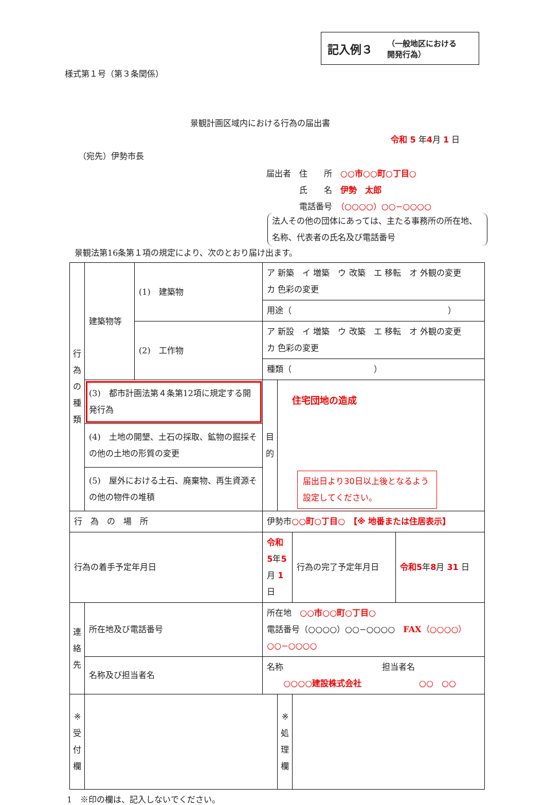記入例３ （一般地区における
開発行為）
様式第１号（第３条関係）
景観計画区域内における行為の届出書
令和 5 年4月 1 日
（宛先）伊勢市長
届出者　住　　所　○○市○○町○丁目○
　　　　氏　　名　伊勢　太郎
　　　　電話番号　（○○○○）○○−○○○○
法人その他の団体にあっては、主たる事務所の所在地、名称、代表者の氏名及び電話番号
景観法第16条第１項の規定により、次のとおり届け出ます。
| 行 為 の 種 類 | 建築物等 | (1) 建築物 | ア 新築 イ 増築 ウ 改築 エ 移転 オ 外観の変更 カ 色彩の変更 | | | |
| | | | 用途（ ） | | | |
| | | (2) 工作物 | ア 新設 イ 増築 ウ 改築 エ 移転 オ 外観の変更 カ 色彩の変更 | | | |
| | | | 種類（ ） | | | |
| | (3) 都市計画法第４条第12項に規定する開発行為 | | 目 的 | 住宅団地の造成 届出日より30日以上後となるよう設定してください。 | | |
| | (4) 土地の開墾、土石の採取、鉱物の掘採その他の土地の形質の変更 | | | | | |
| | (5) 屋外における土石、廃棄物、再生資源その他の物件の堆積 | | | | | |
| 行 為 の 場 所 | | | 伊勢市 ○○町○丁目○ 【※ 地番または住居表示】 | | | |
| 行為の着手予定年月日 | | | 令和5 年 5 月 1 日 | | 行為の完了予定年月日 | 令和5 年 8 月 31 日 |
| 連 絡 先 | 所在地及び電話番号 | | 所在地 ○○市○○町○丁目○ 電話番号（○○○○）○○−○○○○ FAX （○○○○）○○−○○○○ | | | |
| | 名称及び担当者名 | | 名称 担当者名 ○○○○建設株式会社 ○○ ○○ | | | |
| ※ 受 付 欄 | | | | ※ 処 理 欄 | | |
1　※印の欄は、記入しないでください。